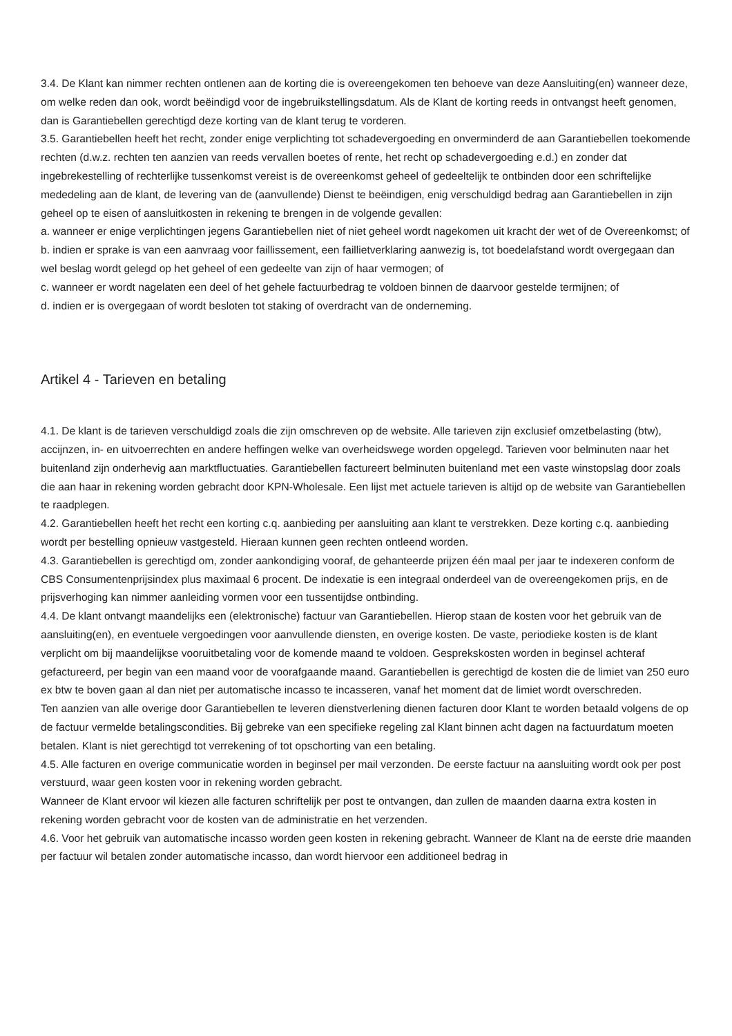3.4. De Klant kan nimmer rechten ontlenen aan de korting die is overeengekomen ten behoeve van deze Aansluiting(en) wanneer deze, om welke reden dan ook, wordt beëindigd voor de ingebruikstellingsdatum. Als de Klant de korting reeds in ontvangst heeft genomen, dan is Garantiebellen gerechtigd deze korting van de klant terug te vorderen.
3.5. Garantiebellen heeft het recht, zonder enige verplichting tot schadevergoeding en onverminderd de aan Garantiebellen toekomende rechten (d.w.z. rechten ten aanzien van reeds vervallen boetes of rente, het recht op schadevergoeding e.d.) en zonder dat ingebrekestelling of rechterlijke tussenkomst vereist is de overeenkomst geheel of gedeeltelijk te ontbinden door een schriftelijke mededeling aan de klant, de levering van de (aanvullende) Dienst te beëindigen, enig verschuldigd bedrag aan Garantiebellen in zijn geheel op te eisen of aansluitkosten in rekening te brengen in de volgende gevallen:
a. wanneer er enige verplichtingen jegens Garantiebellen niet of niet geheel wordt nagekomen uit kracht der wet of de Overeenkomst; of
b. indien er sprake is van een aanvraag voor faillissement, een faillietverklaring aanwezig is, tot boedelafstand wordt overgegaan dan wel beslag wordt gelegd op het geheel of een gedeelte van zijn of haar vermogen; of
c. wanneer er wordt nagelaten een deel of het gehele factuurbedrag te voldoen binnen de daarvoor gestelde termijnen; of
d. indien er is overgegaan of wordt besloten tot staking of overdracht van de onderneming.
Artikel 4 - Tarieven en betaling
4.1. De klant is de tarieven verschuldigd zoals die zijn omschreven op de website. Alle tarieven zijn exclusief omzetbelasting (btw), accijnzen, in- en uitvoerrechten en andere heffingen welke van overheidswege worden opgelegd. Tarieven voor belminuten naar het buitenland zijn onderhevig aan marktfluctuaties. Garantiebellen factureert belminuten buitenland met een vaste winstopslag door zoals die aan haar in rekening worden gebracht door KPN-Wholesale. Een lijst met actuele tarieven is altijd op de website van Garantiebellen te raadplegen.
4.2. Garantiebellen heeft het recht een korting c.q. aanbieding per aansluiting aan klant te verstrekken. Deze korting c.q. aanbieding wordt per bestelling opnieuw vastgesteld. Hieraan kunnen geen rechten ontleend worden.
4.3. Garantiebellen is gerechtigd om, zonder aankondiging vooraf, de gehanteerde prijzen één maal per jaar te indexeren conform de CBS Consumentenprijsindex plus maximaal 6 procent. De indexatie is een integraal onderdeel van de overeengekomen prijs, en de prijsverhoging kan nimmer aanleiding vormen voor een tussentijdse ontbinding.
4.4. De klant ontvangt maandelijks een (elektronische) factuur van Garantiebellen. Hierop staan de kosten voor het gebruik van de aansluiting(en), en eventuele vergoedingen voor aanvullende diensten, en overige kosten. De vaste, periodieke kosten is de klant verplicht om bij maandelijkse vooruitbetaling voor de komende maand te voldoen. Gesprekskosten worden in beginsel achteraf gefactureerd, per begin van een maand voor de voorafgaande maand. Garantiebellen is gerechtigd de kosten die de limiet van 250 euro ex btw te boven gaan al dan niet per automatische incasso te incasseren, vanaf het moment dat de limiet wordt overschreden.
Ten aanzien van alle overige door Garantiebellen te leveren dienstverlening dienen facturen door Klant te worden betaald volgens de op de factuur vermelde betalingscondities. Bij gebreke van een specifieke regeling zal Klant binnen acht dagen na factuurdatum moeten betalen. Klant is niet gerechtigd tot verrekening of tot opschorting van een betaling.
4.5. Alle facturen en overige communicatie worden in beginsel per mail verzonden. De eerste factuur na aansluiting wordt ook per post verstuurd, waar geen kosten voor in rekening worden gebracht.
Wanneer de Klant ervoor wil kiezen alle facturen schriftelijk per post te ontvangen, dan zullen de maanden daarna extra kosten in rekening worden gebracht voor de kosten van de administratie en het verzenden.
4.6. Voor het gebruik van automatische incasso worden geen kosten in rekening gebracht. Wanneer de Klant na de eerste drie maanden per factuur wil betalen zonder automatische incasso, dan wordt hiervoor een additioneel bedrag in